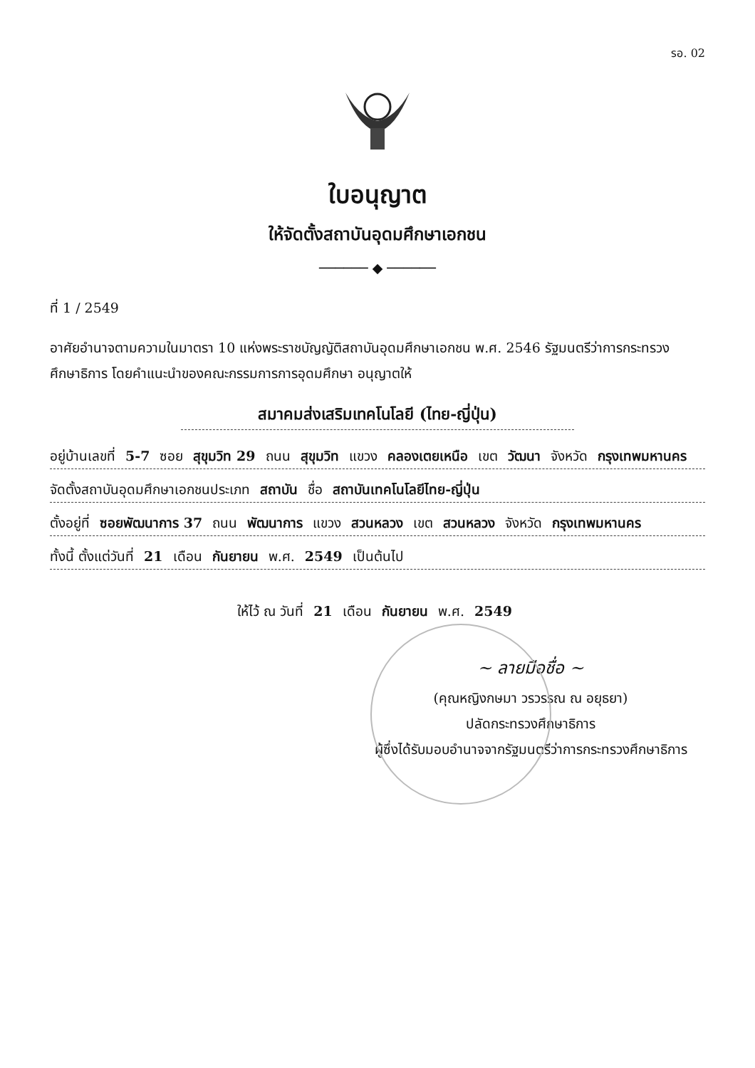รอ. 02
ใบอนุญาต
ให้จัดตั้งสถาบันอุดมศึกษาเอกชน
────── ◆ ──────
ที่ 1 / 2549
อาศัยอำนาจตามความในมาตรา 10 แห่งพระราชบัญญัติสถาบันอุดมศึกษาเอกชน พ.ศ. 2546 รัฐมนตรีว่าการกระทรวงศึกษาธิการ โดยคำแนะนำของคณะกรรมการการอุดมศึกษา อนุญาตให้
สมาคมส่งเสริมเทคโนโลยี (ไทย-ญี่ปุ่น)
อยู่บ้านเลขที่ 5-7 ซอย สุขุมวิท 29 ถนน สุขุมวิท แขวง คลองเตยเหนือ เขต วัฒนา จังหวัด กรุงเทพมหานคร
จัดตั้งสถาบันอุดมศึกษาเอกชนประเภท สถาบัน ชื่อ สถาบันเทคโนโลยีไทย-ญี่ปุ่น
ตั้งอยู่ที่ ซอยพัฒนาการ 37 ถนน พัฒนาการ แขวง สวนหลวง เขต สวนหลวง จังหวัด กรุงเทพมหานคร
ทั้งนี้ ตั้งแต่วันที่ 21 เดือน กันยายน พ.ศ. 2549 เป็นต้นไป
ให้ไว้ ณ วันที่ 21 เดือน กันยายน พ.ศ. 2549
~ ลายมือชื่อ ~
(คุณหญิงกษมา วรวรรณ ณ อยุธยา)
ปลัดกระทรวงศึกษาธิการ
ผู้ซึ่งได้รับมอบอำนาจจากรัฐมนตรีว่าการกระทรวงศึกษาธิการ